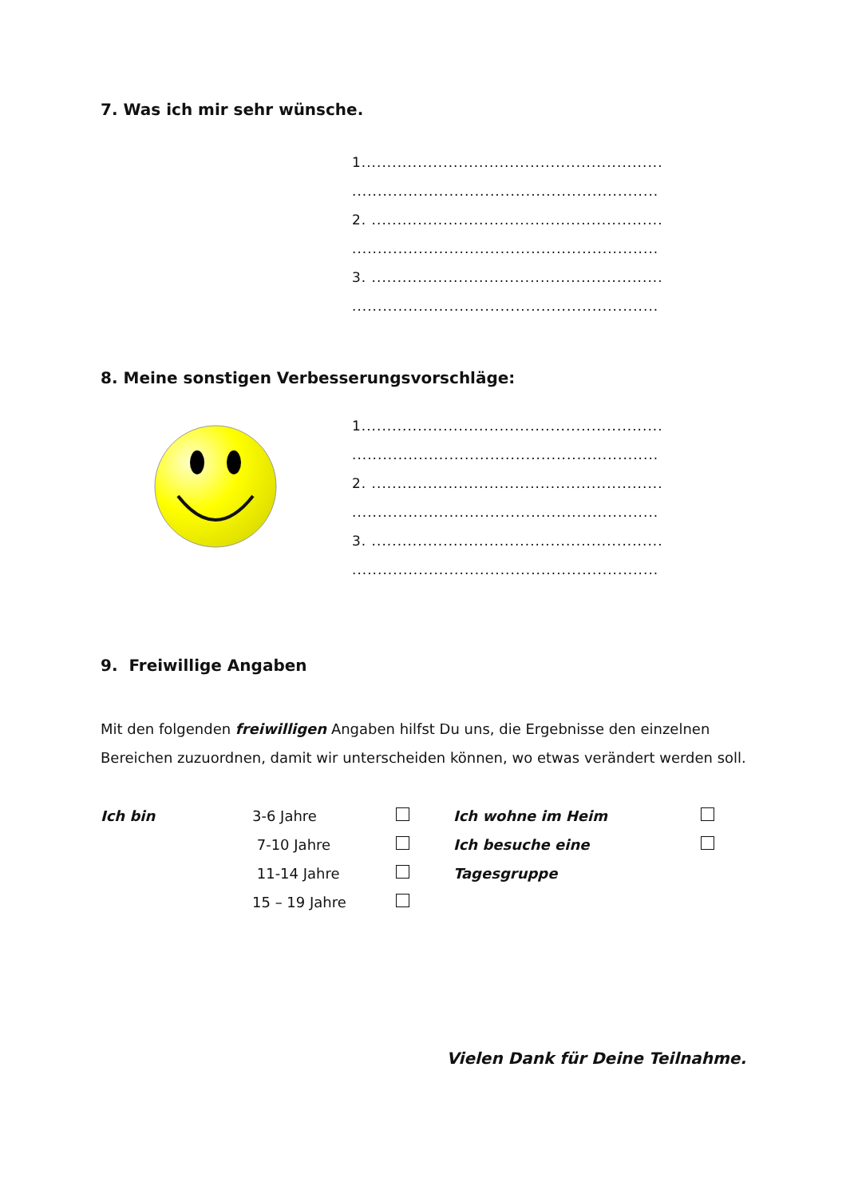7. Was ich mir sehr wünsche.
1...........................................................
............................................................
2. .........................................................
............................................................
3. .........................................................
............................................................
8. Meine sonstigen Verbesserungsvorschläge:
1...........................................................
............................................................
2. .........................................................
............................................................
3. .........................................................
............................................................
9. Freiwillige Angaben
Mit den folgenden freiwilligen Angaben hilfst Du uns, die Ergebnisse den einzelnen Bereichen zuzuordnen, damit wir unterscheiden können, wo etwas verändert werden soll.
| Ich bin | 3-6 Jahre | | Ich wohne im Heim | |
| | 7-10 Jahre | | Ich besuche eine | |
| | 11-14 Jahre | | Tagesgruppe | |
| | 15 – 19 Jahre | | | |
Vielen Dank für Deine Teilnahme.